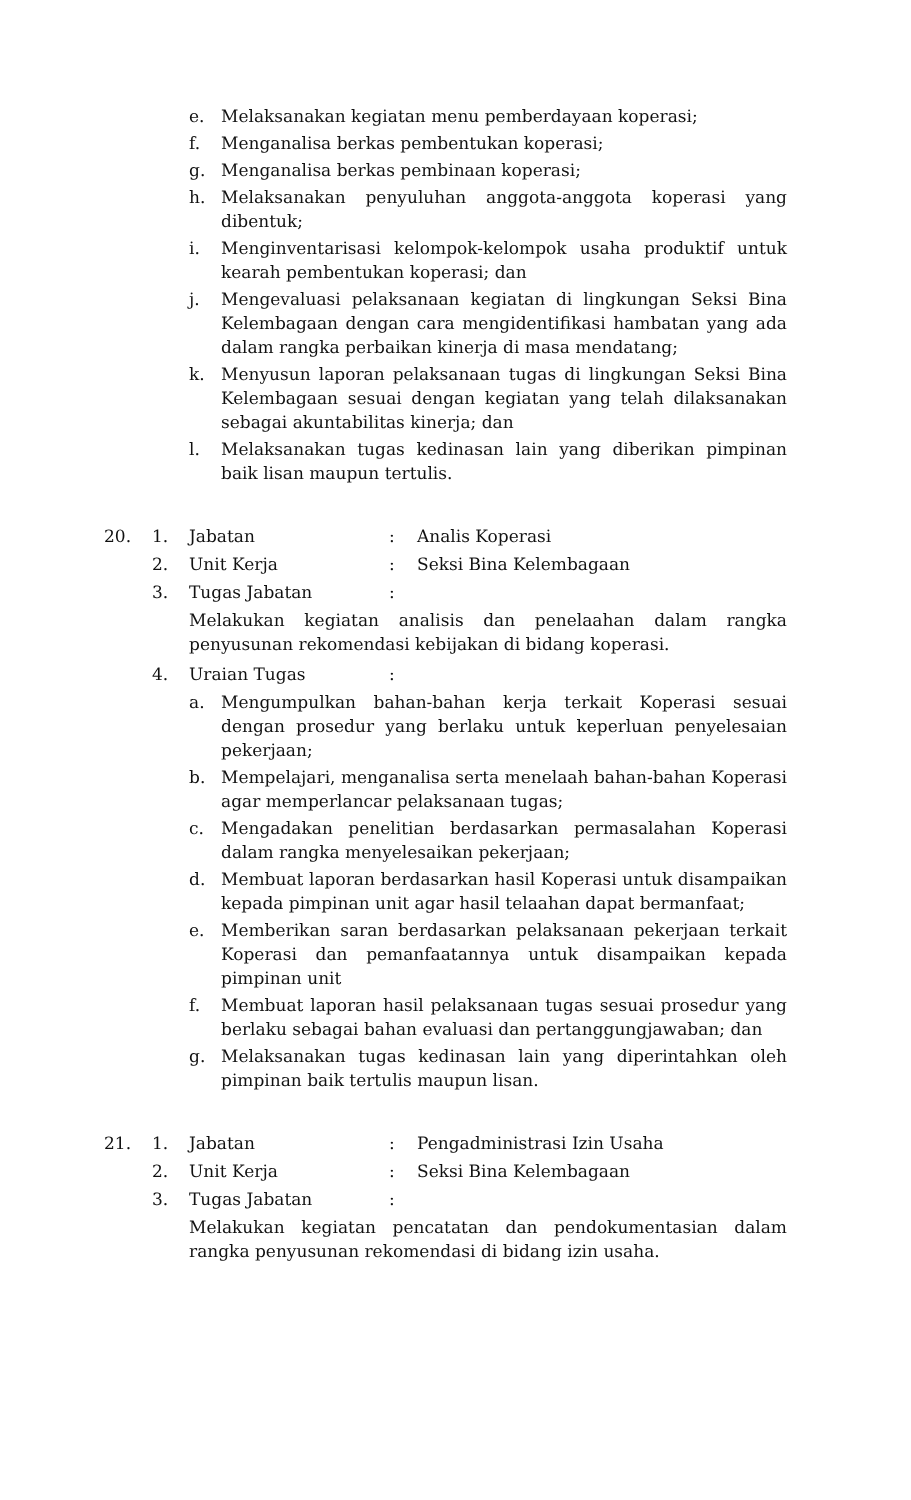e. Melaksanakan kegiatan menu pemberdayaan koperasi;
f. Menganalisa berkas pembentukan koperasi;
g. Menganalisa berkas pembinaan koperasi;
h. Melaksanakan penyuluhan anggota-anggota koperasi yang dibentuk;
i. Menginventarisasi kelompok-kelompok usaha produktif untuk kearah pembentukan koperasi; dan
j. Mengevaluasi pelaksanaan kegiatan di lingkungan Seksi Bina Kelembagaan dengan cara mengidentifikasi hambatan yang ada dalam rangka perbaikan kinerja di masa mendatang;
k. Menyusun laporan pelaksanaan tugas di lingkungan Seksi Bina Kelembagaan sesuai dengan kegiatan yang telah dilaksanakan sebagai akuntabilitas kinerja; dan
l. Melaksanakan tugas kedinasan lain yang diberikan pimpinan baik lisan maupun tertulis.
20. 1. Jabatan : Analis Koperasi
2. Unit Kerja : Seksi Bina Kelembagaan
3. Tugas Jabatan :
Melakukan kegiatan analisis dan penelaahan dalam rangka penyusunan rekomendasi kebijakan di bidang koperasi.
4. Uraian Tugas :
a. Mengumpulkan bahan-bahan kerja terkait Koperasi sesuai dengan prosedur yang berlaku untuk keperluan penyelesaian pekerjaan;
b. Mempelajari, menganalisa serta menelaah bahan-bahan Koperasi agar memperlancar pelaksanaan tugas;
c. Mengadakan penelitian berdasarkan permasalahan Koperasi dalam rangka menyelesaikan pekerjaan;
d. Membuat laporan berdasarkan hasil Koperasi untuk disampaikan kepada pimpinan unit agar hasil telaahan dapat bermanfaat;
e. Memberikan saran berdasarkan pelaksanaan pekerjaan terkait Koperasi dan pemanfaatannya untuk disampaikan kepada pimpinan unit
f. Membuat laporan hasil pelaksanaan tugas sesuai prosedur yang berlaku sebagai bahan evaluasi dan pertanggungjawaban; dan
g. Melaksanakan tugas kedinasan lain yang diperintahkan oleh pimpinan baik tertulis maupun lisan.
21. 1. Jabatan : Pengadministrasi Izin Usaha
2. Unit Kerja : Seksi Bina Kelembagaan
3. Tugas Jabatan :
Melakukan kegiatan pencatatan dan pendokumentasian dalam rangka penyusunan rekomendasi di bidang izin usaha.